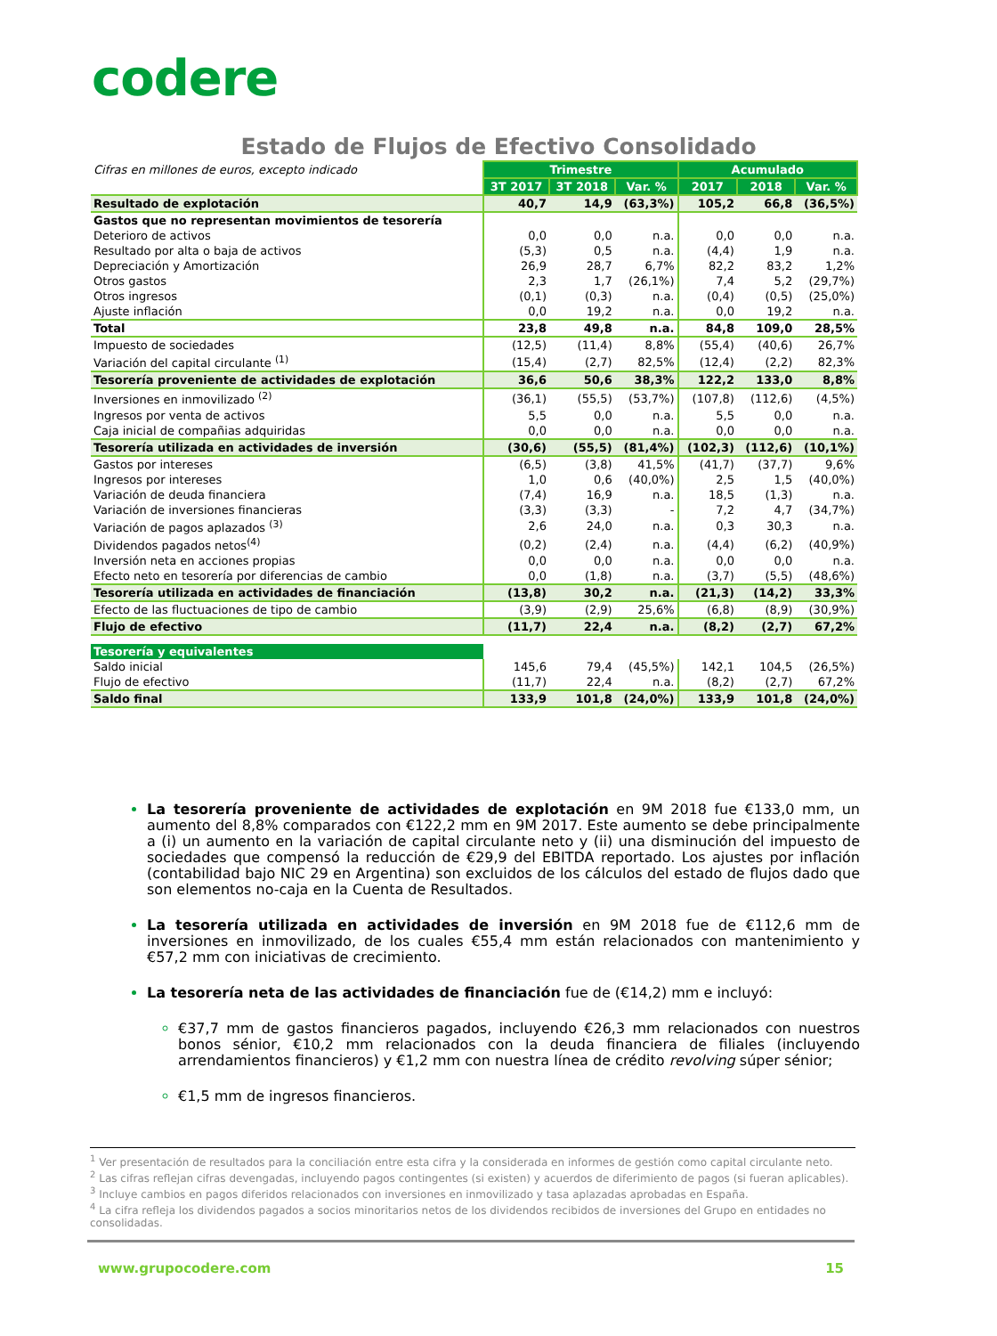codere
Estado de Flujos de Efectivo Consolidado
| Cifras en millones de euros, excepto indicado | Trimestre | | | Acumulado | | |
| | 3T 2017 | 3T 2018 | Var. % | 2017 | 2018 | Var. % |
| Resultado de explotación | 40,7 | 14,9 | (63,3%) | 105,2 | 66,8 | (36,5%) |
| Gastos que no representan movimientos de tesorería | | | | | | |
| Deterioro de activos | 0,0 | 0,0 | n.a. | 0,0 | 0,0 | n.a. |
| Resultado por alta o baja de activos | (5,3) | 0,5 | n.a. | (4,4) | 1,9 | n.a. |
| Depreciación y Amortización | 26,9 | 28,7 | 6,7% | 82,2 | 83,2 | 1,2% |
| Otros gastos | 2,3 | 1,7 | (26,1%) | 7,4 | 5,2 | (29,7%) |
| Otros ingresos | (0,1) | (0,3) | n.a. | (0,4) | (0,5) | (25,0%) |
| Ajuste inflación | 0,0 | 19,2 | n.a. | 0,0 | 19,2 | n.a. |
| Total | 23,8 | 49,8 | n.a. | 84,8 | 109,0 | 28,5% |
| Impuesto de sociedades | (12,5) | (11,4) | 8,8% | (55,4) | (40,6) | 26,7% |
| Variación del capital circulante <sup>(1)</sup> | (15,4) | (2,7) | 82,5% | (12,4) | (2,2) | 82,3% |
| Tesorería proveniente de actividades de explotación | 36,6 | 50,6 | 38,3% | 122,2 | 133,0 | 8,8% |
| Inversiones en inmovilizado <sup>(2)</sup> | (36,1) | (55,5) | (53,7%) | (107,8) | (112,6) | (4,5%) |
| Ingresos por venta de activos | 5,5 | 0,0 | n.a. | 5,5 | 0,0 | n.a. |
| Caja inicial de compañias adquiridas | 0,0 | 0,0 | n.a. | 0,0 | 0,0 | n.a. |
| Tesorería utilizada en actividades de inversión | (30,6) | (55,5) | (81,4%) | (102,3) | (112,6) | (10,1%) |
| Gastos por intereses | (6,5) | (3,8) | 41,5% | (41,7) | (37,7) | 9,6% |
| Ingresos por intereses | 1,0 | 0,6 | (40,0%) | 2,5 | 1,5 | (40,0%) |
| Variación de deuda financiera | (7,4) | 16,9 | n.a. | 18,5 | (1,3) | n.a. |
| Variación de inversiones financieras | (3,3) | (3,3) | - | 7,2 | 4,7 | (34,7%) |
| Variación de pagos aplazados <sup>(3)</sup> | 2,6 | 24,0 | n.a. | 0,3 | 30,3 | n.a. |
| Dividendos pagados netos<sup>(4)</sup> | (0,2) | (2,4) | n.a. | (4,4) | (6,2) | (40,9%) |
| Inversión neta en acciones propias | 0,0 | 0,0 | n.a. | 0,0 | 0,0 | n.a. |
| Efecto neto en tesorería por diferencias de cambio | 0,0 | (1,8) | n.a. | (3,7) | (5,5) | (48,6%) |
| Tesorería utilizada en actividades de financiación | (13,8) | 30,2 | n.a. | (21,3) | (14,2) | 33,3% |
| Efecto de las fluctuaciones de tipo de cambio | (3,9) | (2,9) | 25,6% | (6,8) | (8,9) | (30,9%) |
| Flujo de efectivo | (11,7) | 22,4 | n.a. | (8,2) | (2,7) | 67,2% |
| Tesorería y equivalentes | | | | | | |
| Saldo inicial | 145,6 | 79,4 | (45,5%) | 142,1 | 104,5 | (26,5%) |
| Flujo de efectivo | (11,7) | 22,4 | n.a. | (8,2) | (2,7) | 67,2% |
| Saldo final | 133,9 | 101,8 | (24,0%) | 133,9 | 101,8 | (24,0%) |
La tesorería proveniente de actividades de explotación en 9M 2018 fue €133,0 mm, un aumento del 8,8% comparados con €122,2 mm en 9M 2017. Este aumento se debe principalmente a (i) un aumento en la variación de capital circulante neto y (ii) una disminución del impuesto de sociedades que compensó la reducción de €29,9 del EBITDA reportado. Los ajustes por inflación (contabilidad bajo NIC 29 en Argentina) son excluidos de los cálculos del estado de flujos dado que son elementos no-caja en la Cuenta de Resultados.
La tesorería utilizada en actividades de inversión en 9M 2018 fue de €112,6 mm de inversiones en inmovilizado, de los cuales €55,4 mm están relacionados con mantenimiento y €57,2 mm con iniciativas de crecimiento.
La tesorería neta de las actividades de financiación fue de (€14,2) mm e incluyó:
€37,7 mm de gastos financieros pagados, incluyendo €26,3 mm relacionados con nuestros bonos sénior, €10,2 mm relacionados con la deuda financiera de filiales (incluyendo arrendamientos financieros) y €1,2 mm con nuestra línea de crédito revolving súper sénior;
€1,5 mm de ingresos financieros.
<sup>1</sup> Ver presentación de resultados para la conciliación entre esta cifra y la considerada en informes de gestión como capital circulante neto.
<sup>2</sup> Las cifras reflejan cifras devengadas, incluyendo pagos contingentes (si existen) y acuerdos de diferimiento de pagos (si fueran aplicables).
<sup>3</sup> Incluye cambios en pagos diferidos relacionados con inversiones en inmovilizado y tasa aplazadas aprobadas en España.
<sup>4</sup> La cifra refleja los dividendos pagados a socios minoritarios netos de los dividendos recibidos de inversiones del Grupo en entidades no consolidadas.
www.grupocodere.com 15